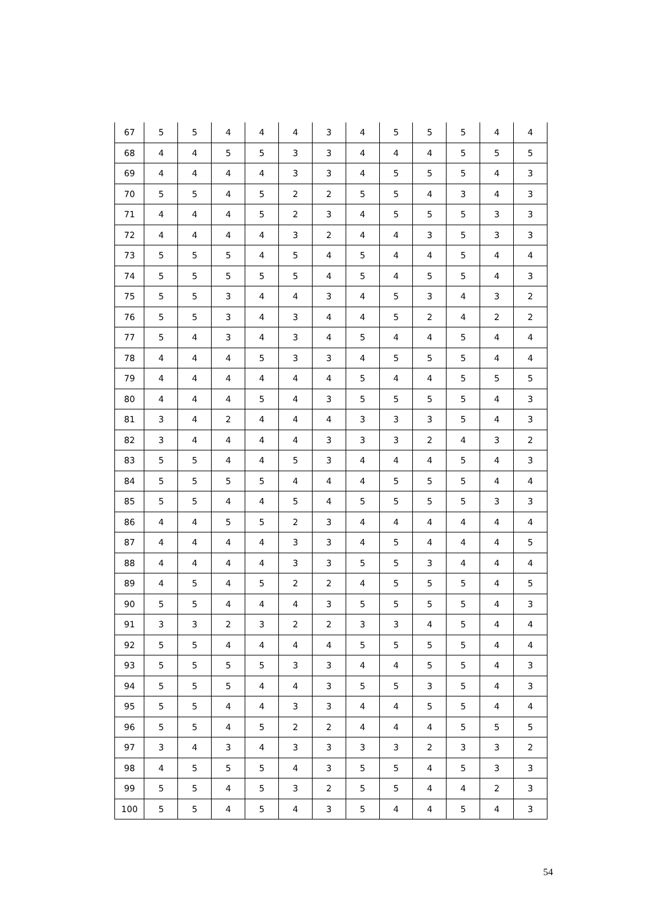| 67 | 5 | 5 | 4 | 4 | 4 | 3 | 4 | 5 | 5 | 5 | 4 | 4 |
| 68 | 4 | 4 | 5 | 5 | 3 | 3 | 4 | 4 | 4 | 5 | 5 | 5 |
| 69 | 4 | 4 | 4 | 4 | 3 | 3 | 4 | 5 | 5 | 5 | 4 | 3 |
| 70 | 5 | 5 | 4 | 5 | 2 | 2 | 5 | 5 | 4 | 3 | 4 | 3 |
| 71 | 4 | 4 | 4 | 5 | 2 | 3 | 4 | 5 | 5 | 5 | 3 | 3 |
| 72 | 4 | 4 | 4 | 4 | 3 | 2 | 4 | 4 | 3 | 5 | 3 | 3 |
| 73 | 5 | 5 | 5 | 4 | 5 | 4 | 5 | 4 | 4 | 5 | 4 | 4 |
| 74 | 5 | 5 | 5 | 5 | 5 | 4 | 5 | 4 | 5 | 5 | 4 | 3 |
| 75 | 5 | 5 | 3 | 4 | 4 | 3 | 4 | 5 | 3 | 4 | 3 | 2 |
| 76 | 5 | 5 | 3 | 4 | 3 | 4 | 4 | 5 | 2 | 4 | 2 | 2 |
| 77 | 5 | 4 | 3 | 4 | 3 | 4 | 5 | 4 | 4 | 5 | 4 | 4 |
| 78 | 4 | 4 | 4 | 5 | 3 | 3 | 4 | 5 | 5 | 5 | 4 | 4 |
| 79 | 4 | 4 | 4 | 4 | 4 | 4 | 5 | 4 | 4 | 5 | 5 | 5 |
| 80 | 4 | 4 | 4 | 5 | 4 | 3 | 5 | 5 | 5 | 5 | 4 | 3 |
| 81 | 3 | 4 | 2 | 4 | 4 | 4 | 3 | 3 | 3 | 5 | 4 | 3 |
| 82 | 3 | 4 | 4 | 4 | 4 | 3 | 3 | 3 | 2 | 4 | 3 | 2 |
| 83 | 5 | 5 | 4 | 4 | 5 | 3 | 4 | 4 | 4 | 5 | 4 | 3 |
| 84 | 5 | 5 | 5 | 5 | 4 | 4 | 4 | 5 | 5 | 5 | 4 | 4 |
| 85 | 5 | 5 | 4 | 4 | 5 | 4 | 5 | 5 | 5 | 5 | 3 | 3 |
| 86 | 4 | 4 | 5 | 5 | 2 | 3 | 4 | 4 | 4 | 4 | 4 | 4 |
| 87 | 4 | 4 | 4 | 4 | 3 | 3 | 4 | 5 | 4 | 4 | 4 | 5 |
| 88 | 4 | 4 | 4 | 4 | 3 | 3 | 5 | 5 | 3 | 4 | 4 | 4 |
| 89 | 4 | 5 | 4 | 5 | 2 | 2 | 4 | 5 | 5 | 5 | 4 | 5 |
| 90 | 5 | 5 | 4 | 4 | 4 | 3 | 5 | 5 | 5 | 5 | 4 | 3 |
| 91 | 3 | 3 | 2 | 3 | 2 | 2 | 3 | 3 | 4 | 5 | 4 | 4 |
| 92 | 5 | 5 | 4 | 4 | 4 | 4 | 5 | 5 | 5 | 5 | 4 | 4 |
| 93 | 5 | 5 | 5 | 5 | 3 | 3 | 4 | 4 | 5 | 5 | 4 | 3 |
| 94 | 5 | 5 | 5 | 4 | 4 | 3 | 5 | 5 | 3 | 5 | 4 | 3 |
| 95 | 5 | 5 | 4 | 4 | 3 | 3 | 4 | 4 | 5 | 5 | 4 | 4 |
| 96 | 5 | 5 | 4 | 5 | 2 | 2 | 4 | 4 | 4 | 5 | 5 | 5 |
| 97 | 3 | 4 | 3 | 4 | 3 | 3 | 3 | 3 | 2 | 3 | 3 | 2 |
| 98 | 4 | 5 | 5 | 5 | 4 | 3 | 5 | 5 | 4 | 5 | 3 | 3 |
| 99 | 5 | 5 | 4 | 5 | 3 | 2 | 5 | 5 | 4 | 4 | 2 | 3 |
| 100 | 5 | 5 | 4 | 5 | 4 | 3 | 5 | 4 | 4 | 5 | 4 | 3 |
54